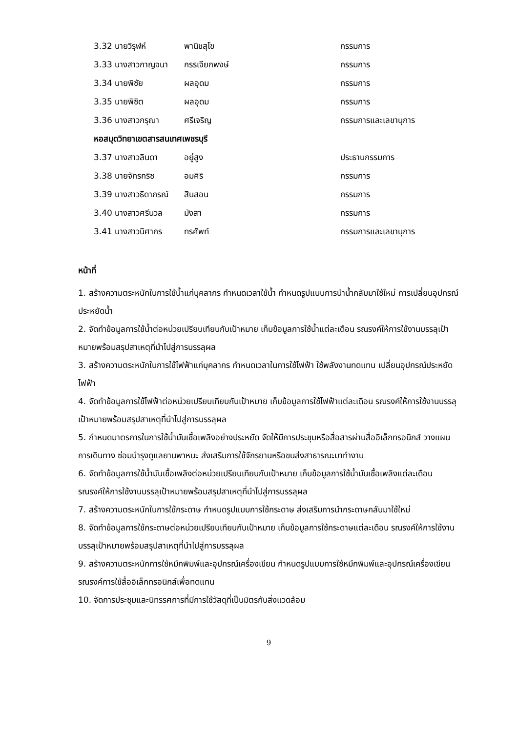| 3.32 นายวิรุฬห์ | พานิชสุโข | กรรมการ |
| 3.33 นางสาวกาญจนา | กรรเจียกพงษ์ | กรรมการ |
| 3.34 นายพิชัย | ผลอุดม | กรรมการ |
| 3.35 นายพิชิต | ผลอุดม | กรรมการ |
| 3.36 นางสาวกรุณา | ศรีเจริญ | กรรมการและเลขานุการ |
| หอสมุดวิทยาเขตสารสนเทศเพชรบุรี | | |
| 3.37 นางสาวลินดา | อยู่สูง | ประธานกรรมการ |
| 3.38 นายจักรกริช | อมศิริ | กรรมการ |
| 3.39 นางสาวธิดาภรณ์ | สินสอน | กรรมการ |
| 3.40 นางสาวศรีนวล | มังสา | กรรมการ |
| 3.41 นางสาวนิศากร | ทรศัพท์ | กรรมการและเลขานุการ |
หน้าที่
1. สร้างความตระหนักในการใช้น้ำแก่บุคลากร กำหนดเวลาใช้น้ำ กำหนดรูปแบบการนำน้ำกลับมาใช้ใหม่ การเปลี่ยนอุปกรณ์ประหยัดน้ำ
2. จัดทำข้อมูลการใช้น้ำต่อหน่วยเปรียบเทียบกับเป้าหมาย เก็บข้อมูลการใช้น้ำแต่ละเดือน รณรงค์ให้การใช้งานบรรลุเป้าหมายพร้อมสรุปสาเหตุที่นำไปสู่การบรรลุผล
3. สร้างความตระหนักในการใช้ไฟฟ้าแก่บุคลากร กำหนดเวลาในการใช้ไฟฟ้า ใช้พลังงานทดแทน เปลี่ยนอุปกรณ์ประหยัดไฟฟ้า
4. จัดทำข้อมูลการใช้ไฟฟ้าต่อหน่วยเปรียบเทียบกับเป้าหมาย เก็บข้อมูลการใช้ไฟฟ้าแต่ละเดือน รณรงค์ให้การใช้งานบรรลุเป้าหมายพร้อมสรุปสาเหตุที่นำไปสู่การบรรลุผล
5. กำหนดมาตรการในการใช้น้ำมันเชื้อเพลิงอย่างประหยัด จัดให้มีการประชุมหรือสื่อสารผ่านสื่ออิเล็กทรอนิกส์ วางแผนการเดินทาง ซ่อมบำรุงดูแลยานพาหนะ ส่งเสริมการใช้จักรยานหรือขนส่งสาธารณะมาทำงาน
6. จัดทำข้อมูลการใช้น้ำมันเชื้อเพลิงต่อหน่วยเปรียบเทียบกับเป้าหมาย เก็บข้อมูลการใช้น้ำมันเชื้อเพลิงแต่ละเดือน รณรงค์ให้การใช้งานบรรลุเป้าหมายพร้อมสรุปสาเหตุที่นำไปสู่การบรรลุผล
7. สร้างความตระหนักในการใช้กระดาษ กำหนดรูปแบบการใช้กระดาษ ส่งเสริมการนำกระดาษกลับมาใช้ใหม่
8. จัดทำข้อมูลการใช้กระดาษต่อหน่วยเปรียบเทียบกับเป้าหมาย เก็บข้อมูลการใช้กระดาษแต่ละเดือน รณรงค์ให้การใช้งานบรรลุเป้าหมายพร้อมสรุปสาเหตุที่นำไปสู่การบรรลุผล
9. สร้างความตระหนักการใช้หมึกพิมพ์และอุปกรณ์เครื่องเขียน กำหนดรูปแบบการใช้หมึกพิมพ์และอุปกรณ์เครื่องเขียน รณรงค์การใช้สื่ออิเล็กทรอนิกส์เพื่อทดแทน
10. จัดการประชุมและนิทรรศการที่มีการใช้วัสดุที่เป็นมิตรกับสิ่งแวดล้อม
9